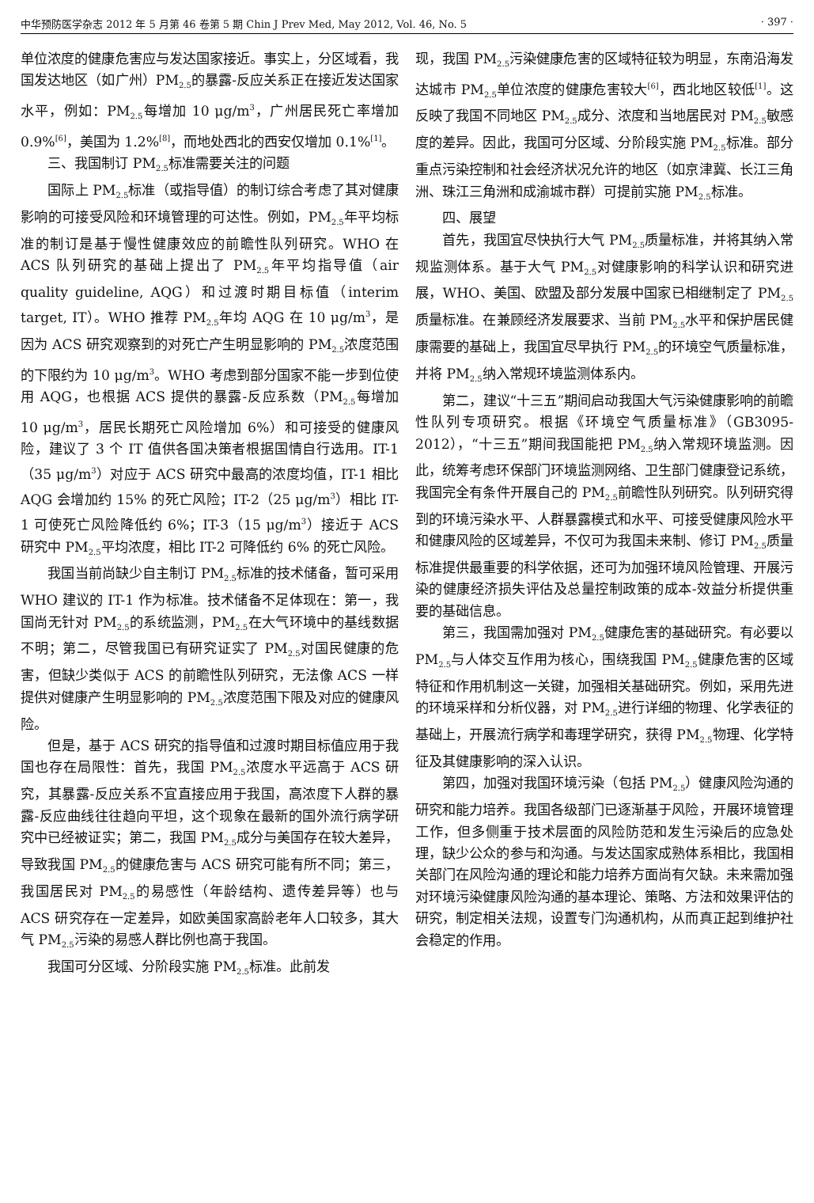中华预防医学杂志 2012 年 5 月第 46 卷第 5 期 Chin J Prev Med, May 2012, Vol. 46, No. 5 · 397 ·
单位浓度的健康危害应与发达国家接近。事实上，分区域看，我国发达地区（如广州）PM<sub>2.5</sub>的暴露-反应关系正在接近发达国家水平，例如：PM<sub>2.5</sub>每增加 10 μg/m<sup>3</sup>，广州居民死亡率增加 0.9%<sup>[6]</sup>，美国为 1.2%<sup>[8]</sup>，而地处西北的西安仅增加 0.1%<sup>[1]</sup>。
三、我国制订 PM<sub>2.5</sub>标准需要关注的问题
国际上 PM<sub>2.5</sub>标准（或指导值）的制订综合考虑了其对健康影响的可接受风险和环境管理的可达性。例如，PM<sub>2.5</sub>年平均标准的制订是基于慢性健康效应的前瞻性队列研究。WHO 在 ACS 队列研究的基础上提出了 PM<sub>2.5</sub>年平均指导值（air quality guideline, AQG）和过渡时期目标值（interim target, IT）。WHO 推荐 PM<sub>2.5</sub>年均 AQG 在 10 μg/m<sup>3</sup>，是因为 ACS 研究观察到的对死亡产生明显影响的 PM<sub>2.5</sub>浓度范围的下限约为 10 μg/m<sup>3</sup>。WHO 考虑到部分国家不能一步到位使用 AQG，也根据 ACS 提供的暴露-反应系数（PM<sub>2.5</sub>每增加 10 μg/m<sup>3</sup>，居民长期死亡风险增加 6%）和可接受的健康风险，建议了 3 个 IT 值供各国决策者根据国情自行选用。IT-1（35 μg/m<sup>3</sup>）对应于 ACS 研究中最高的浓度均值，IT-1 相比 AQG 会增加约 15% 的死亡风险；IT-2（25 μg/m<sup>3</sup>）相比 IT-1 可使死亡风险降低约 6%；IT-3（15 μg/m<sup>3</sup>）接近于 ACS 研究中 PM<sub>2.5</sub>平均浓度，相比 IT-2 可降低约 6% 的死亡风险。
我国当前尚缺少自主制订 PM<sub>2.5</sub>标准的技术储备，暂可采用 WHO 建议的 IT-1 作为标准。技术储备不足体现在：第一，我国尚无针对 PM<sub>2.5</sub>的系统监测，PM<sub>2.5</sub>在大气环境中的基线数据不明；第二，尽管我国已有研究证实了 PM<sub>2.5</sub>对国民健康的危害，但缺少类似于 ACS 的前瞻性队列研究，无法像 ACS 一样提供对健康产生明显影响的 PM<sub>2.5</sub>浓度范围下限及对应的健康风险。
但是，基于 ACS 研究的指导值和过渡时期目标值应用于我国也存在局限性：首先，我国 PM<sub>2.5</sub>浓度水平远高于 ACS 研究，其暴露-反应关系不宜直接应用于我国，高浓度下人群的暴露-反应曲线往往趋向平坦，这个现象在最新的国外流行病学研究中已经被证实；第二，我国 PM<sub>2.5</sub>成分与美国存在较大差异，导致我国 PM<sub>2.5</sub>的健康危害与 ACS 研究可能有所不同；第三，我国居民对 PM<sub>2.5</sub>的易感性（年龄结构、遗传差异等）也与 ACS 研究存在一定差异，如欧美国家高龄老年人口较多，其大气 PM<sub>2.5</sub>污染的易感人群比例也高于我国。
我国可分区域、分阶段实施 PM<sub>2.5</sub>标准。此前发
现，我国 PM<sub>2.5</sub>污染健康危害的区域特征较为明显，东南沿海发达城市 PM<sub>2.5</sub>单位浓度的健康危害较大<sup>[6]</sup>，西北地区较低<sup>[1]</sup>。这反映了我国不同地区 PM<sub>2.5</sub>成分、浓度和当地居民对 PM<sub>2.5</sub>敏感度的差异。因此，我国可分区域、分阶段实施 PM<sub>2.5</sub>标准。部分重点污染控制和社会经济状况允许的地区（如京津冀、长江三角洲、珠江三角洲和成渝城市群）可提前实施 PM<sub>2.5</sub>标准。
四、展望
首先，我国宜尽快执行大气 PM<sub>2.5</sub>质量标准，并将其纳入常规监测体系。基于大气 PM<sub>2.5</sub>对健康影响的科学认识和研究进展，WHO、美国、欧盟及部分发展中国家已相继制定了 PM<sub>2.5</sub>质量标准。在兼顾经济发展要求、当前 PM<sub>2.5</sub>水平和保护居民健康需要的基础上，我国宜尽早执行 PM<sub>2.5</sub>的环境空气质量标准，并将 PM<sub>2.5</sub>纳入常规环境监测体系内。
第二，建议“十三五”期间启动我国大气污染健康影响的前瞻性队列专项研究。根据《环境空气质量标准》（GB3095-2012），“十三五”期间我国能把 PM<sub>2.5</sub>纳入常规环境监测。因此，统筹考虑环保部门环境监测网络、卫生部门健康登记系统，我国完全有条件开展自己的 PM<sub>2.5</sub>前瞻性队列研究。队列研究得到的环境污染水平、人群暴露模式和水平、可接受健康风险水平和健康风险的区域差异，不仅可为我国未来制、修订 PM<sub>2.5</sub>质量标准提供最重要的科学依据，还可为加强环境风险管理、开展污染的健康经济损失评估及总量控制政策的成本-效益分析提供重要的基础信息。
第三，我国需加强对 PM<sub>2.5</sub>健康危害的基础研究。有必要以 PM<sub>2.5</sub>与人体交互作用为核心，围绕我国 PM<sub>2.5</sub>健康危害的区域特征和作用机制这一关键，加强相关基础研究。例如，采用先进的环境采样和分析仪器，对 PM<sub>2.5</sub>进行详细的物理、化学表征的基础上，开展流行病学和毒理学研究，获得 PM<sub>2.5</sub>物理、化学特征及其健康影响的深入认识。
第四，加强对我国环境污染（包括 PM<sub>2.5</sub>）健康风险沟通的研究和能力培养。我国各级部门已逐渐基于风险，开展环境管理工作，但多侧重于技术层面的风险防范和发生污染后的应急处理，缺少公众的参与和沟通。与发达国家成熟体系相比，我国相关部门在风险沟通的理论和能力培养方面尚有欠缺。未来需加强对环境污染健康风险沟通的基本理论、策略、方法和效果评估的研究，制定相关法规，设置专门沟通机构，从而真正起到维护社会稳定的作用。